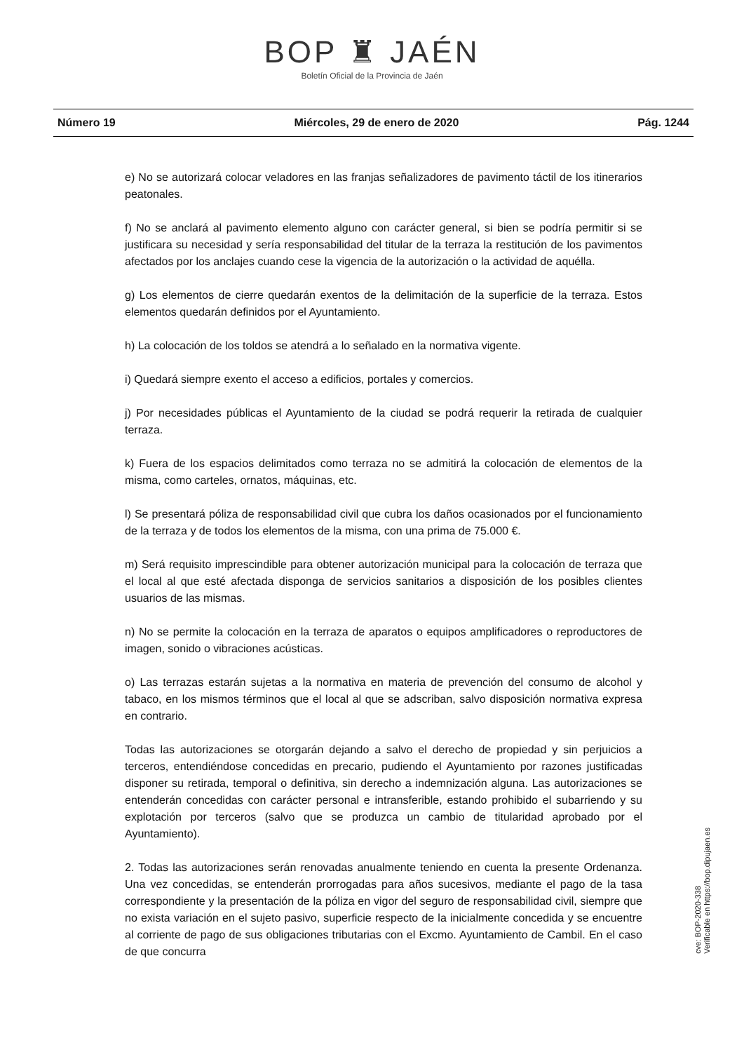BOP ♜ JAÉN
Boletín Oficial de la Provincia de Jaén
Número 19 Miércoles, 29 de enero de 2020 Pág. 1244
e) No se autorizará colocar veladores en las franjas señalizadores de pavimento táctil de los itinerarios peatonales.
f) No se anclará al pavimento elemento alguno con carácter general, si bien se podría permitir si se justificara su necesidad y sería responsabilidad del titular de la terraza la restitución de los pavimentos afectados por los anclajes cuando cese la vigencia de la autorización o la actividad de aquélla.
g) Los elementos de cierre quedarán exentos de la delimitación de la superficie de la terraza. Estos elementos quedarán definidos por el Ayuntamiento.
h) La colocación de los toldos se atendrá a lo señalado en la normativa vigente.
i) Quedará siempre exento el acceso a edificios, portales y comercios.
j) Por necesidades públicas el Ayuntamiento de la ciudad se podrá requerir la retirada de cualquier terraza.
k) Fuera de los espacios delimitados como terraza no se admitirá la colocación de elementos de la misma, como carteles, ornatos, máquinas, etc.
l) Se presentará póliza de responsabilidad civil que cubra los daños ocasionados por el funcionamiento de la terraza y de todos los elementos de la misma, con una prima de 75.000 €.
m) Será requisito imprescindible para obtener autorización municipal para la colocación de terraza que el local al que esté afectada disponga de servicios sanitarios a disposición de los posibles clientes usuarios de las mismas.
n) No se permite la colocación en la terraza de aparatos o equipos amplificadores o reproductores de imagen, sonido o vibraciones acústicas.
o) Las terrazas estarán sujetas a la normativa en materia de prevención del consumo de alcohol y tabaco, en los mismos términos que el local al que se adscriban, salvo disposición normativa expresa en contrario.
Todas las autorizaciones se otorgarán dejando a salvo el derecho de propiedad y sin perjuicios a terceros, entendiéndose concedidas en precario, pudiendo el Ayuntamiento por razones justificadas disponer su retirada, temporal o definitiva, sin derecho a indemnización alguna. Las autorizaciones se entenderán concedidas con carácter personal e intransferible, estando prohibido el subarriendo y su explotación por terceros (salvo que se produzca un cambio de titularidad aprobado por el Ayuntamiento).
2. Todas las autorizaciones serán renovadas anualmente teniendo en cuenta la presente Ordenanza. Una vez concedidas, se entenderán prorrogadas para años sucesivos, mediante el pago de la tasa correspondiente y la presentación de la póliza en vigor del seguro de responsabilidad civil, siempre que no exista variación en el sujeto pasivo, superficie respecto de la inicialmente concedida y se encuentre al corriente de pago de sus obligaciones tributarias con el Excmo. Ayuntamiento de Cambil. En el caso de que concurra
cve: BOP-2020-338
Verificable en https://bop.dipujaen.es